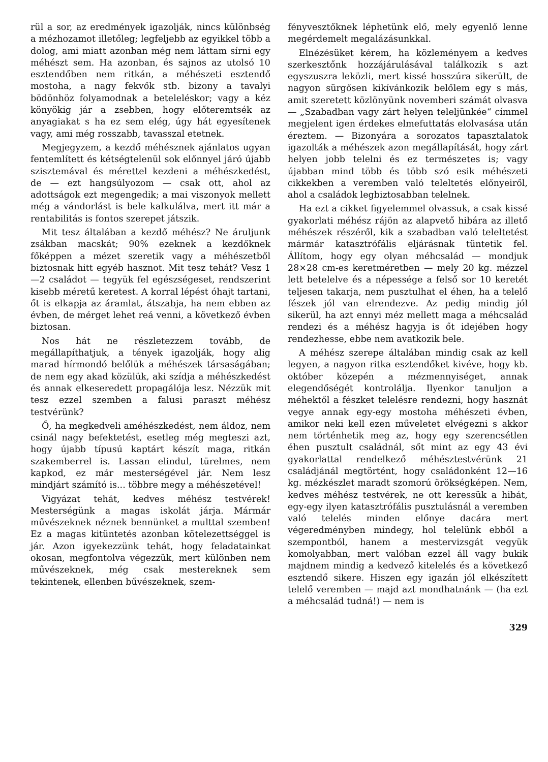rül a sor, az eredmények igazolják, nincs különbség a mézhozamot illetőleg; legfeljebb az egyikkel több a dolog, ami miatt azonban még nem láttam sírni egy méhészt sem. Ha azonban, és sajnos az utolsó 10 esztendőben nem ritkán, a méhészeti esztendő mostoha, a nagy fekvők stb. bizony a tavalyi bödönhöz folyamodnak a beteleléskor; vagy a kéz könyökig jár a zsebben, hogy előteremtsék az anyagiakat s ha ez sem elég, úgy hát egyesítenek vagy, ami még rosszabb, tavasszal etetnek.
Megjegyzem, a kezdő méhésznek ajánlatos ugyan fentemlített és kétségtelenül sok előnnyel járó újabb szisztemával és mérettel kezdeni a méhészkedést, de — ezt hangsúlyozom — csak ott, ahol az adottságok ezt megengedik; a mai viszonyok mellett még a vándorlást is bele kalkulálva, mert itt már a rentabilitás is fontos szerepet játszik.
Mit tesz általában a kezdő méhész? Ne áruljunk zsákban macskát; 90% ezeknek a kezdőknek főképpen a mézet szeretik vagy a méhészetből biztosnak hitt egyéb hasznot. Mit tesz tehát? Vesz 1—2 családot — tegyük fel egészségeset, rendszerint kisebb méretű keretest. A korral lépést óhajt tartani, őt is elkapja az áramlat, átszabja, ha nem ebben az évben, de mérget lehet reá venni, a következő évben biztosan.
Nos hát ne részletezzem tovább, de megállapíthatjuk, a tények igazolják, hogy alig marad hírmondó belőlük a méhészek társaságában; de nem egy akad közülük, aki szídja a méhészkedést és annak elkeseredett propagálója lesz. Nézzük mit tesz ezzel szemben a falusi paraszt méhész testvérünk?
Ő, ha megkedveli améhészkedést, nem áldoz, nem csinál nagy befektetést, esetleg még megteszi azt, hogy újabb típusú kaptárt készít maga, ritkán szakemberrel is. Lassan elindul, türelmes, nem kapkod, ez már mesterségével jár. Nem lesz mindjárt számító is... többre megy a méhészetével!
Vigyázat tehát, kedves méhész testvérek! Mesterségünk a magas iskolát járja. Mármár művészeknek néznek bennünket a multtal szemben! Ez a magas kitüntetés azonban kötelezettséggel is jár. Azon igyekezzünk tehát, hogy feladatainkat okosan, megfontolva végezzük, mert különben nem művészeknek, még csak mestereknek sem tekintenek, ellenben bűvészeknek, szem-
fényvesztőknek léphetünk elő, mely egyenlő lenne megérdemelt megalázásunkkal.
Elnézésüket kérem, ha közleményem a kedves szerkesztőnk hozzájárulásával találkozik s azt egyszuszra leközli, mert kissé hosszúra sikerült, de nagyon sürgősen kikívánkozik belőlem egy s más, amit szeretett közlönyünk novemberi számát olvasva — „Szabadban vagy zárt helyen teleljünkée“ címmel megjelent igen érdekes elmefuttatás elolvasása után éreztem. — Bizonyára a sorozatos tapasztalatok igazolták a méhészek azon megállapítását, hogy zárt helyen jobb telelni és ez természetes is; vagy újabban mind több és több szó esik méhészeti cikkekben a veremben való teleltetés előnyeiről, ahol a családok legbiztosabban telelnek.
Ha ezt a cikket figyelemmel olvassuk, a csak kissé gyakorlati méhész rájön az alapvető hibára az illető méhészek részéről, kik a szabadban való teleltetést mármár katasztrófális eljárásnak tüntetik fel. Állítom, hogy egy olyan méhcsalád — mondjuk 28×28 cm-es keretméretben — mely 20 kg. mézzel lett betelelve és a népessége a felső sor 10 keretét teljesen takarja, nem pusztulhat el éhen, ha a telelő fészek jól van elrendezve. Az pedig mindig jól sikerül, ha azt ennyi méz mellett maga a méhcsalád rendezi és a méhész hagyja is őt idejében hogy rendezhesse, ebbe nem avatkozik bele.
A méhész szerepe általában mindig csak az kell legyen, a nagyon ritka esztendőket kivéve, hogy kb. október közepén a mézmennyiséget, annak elegendőségét kontrolálja. Ilyenkor tanuljon a méhektől a fészket telelésre rendezni, hogy hasznát vegye annak egy-egy mostoha méhészeti évben, amikor neki kell ezen műveletet elvégezni s akkor nem történhetik meg az, hogy egy szerencsétlen éhen pusztult családnál, sőt mint az egy 43 évi gyakorlattal rendelkező méhésztestvérünk 21 családjánál megtörtént, hogy családonként 12—16 kg. mézkészlet maradt szomorú örökségképen. Nem, kedves méhész testvérek, ne ott keressük a hibát, egy-egy ilyen katasztrófális pusztulásnál a veremben való telelés minden előnye dacára mert végeredményben mindegy, hol telelünk ebből a szempontból, hanem a mestervizsgát vegyük komolyabban, mert valóban ezzel áll vagy bukik majdnem mindig a kedvező kitelelés és a következő esztendő sikere. Hiszen egy igazán jól elkészített telelő veremben — majd azt mondhatnánk — (ha ezt a méhcsalád tudná!) — nem is
329